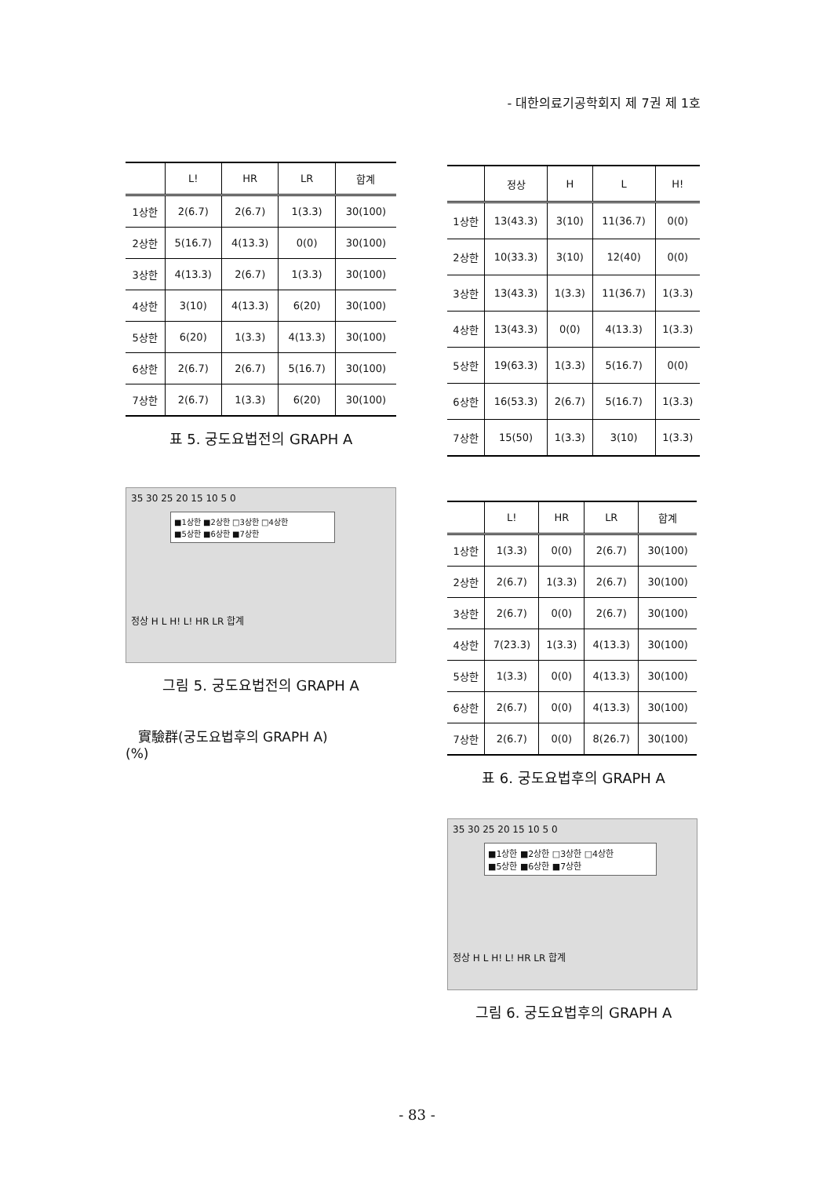- 대한의료기공학회지 제 7권 제 1호
| | L! | HR | LR | 합계 |
| --- | --- | --- | --- | --- |
| 1상한 | 2(6.7) | 2(6.7) | 1(3.3) | 30(100) |
| 2상한 | 5(16.7) | 4(13.3) | 0(0) | 30(100) |
| 3상한 | 4(13.3) | 2(6.7) | 1(3.3) | 30(100) |
| 4상한 | 3(10) | 4(13.3) | 6(20) | 30(100) |
| 5상한 | 6(20) | 1(3.3) | 4(13.3) | 30(100) |
| 6상한 | 2(6.7) | 2(6.7) | 5(16.7) | 30(100) |
| 7상한 | 2(6.7) | 1(3.3) | 6(20) | 30(100) |
표 5. 궁도요법전의 GRAPH A
35 30 25 20 15 10 5 0
■1상한 ■2상한 □3상한 □4상한
■5상한 ■6상한 ■7상한
정상 H L H! L! HR LR 합계
그림 5. 궁도요법전의 GRAPH A
實驗群(궁도요법후의 GRAPH A)
(%)
| | 정상 | H | L | H! |
| --- | --- | --- | --- | --- |
| 1상한 | 13(43.3) | 3(10) | 11(36.7) | 0(0) |
| 2상한 | 10(33.3) | 3(10) | 12(40) | 0(0) |
| 3상한 | 13(43.3) | 1(3.3) | 11(36.7) | 1(3.3) |
| 4상한 | 13(43.3) | 0(0) | 4(13.3) | 1(3.3) |
| 5상한 | 19(63.3) | 1(3.3) | 5(16.7) | 0(0) |
| 6상한 | 16(53.3) | 2(6.7) | 5(16.7) | 1(3.3) |
| 7상한 | 15(50) | 1(3.3) | 3(10) | 1(3.3) |
| | L! | HR | LR | 합계 |
| --- | --- | --- | --- | --- |
| 1상한 | 1(3.3) | 0(0) | 2(6.7) | 30(100) |
| 2상한 | 2(6.7) | 1(3.3) | 2(6.7) | 30(100) |
| 3상한 | 2(6.7) | 0(0) | 2(6.7) | 30(100) |
| 4상한 | 7(23.3) | 1(3.3) | 4(13.3) | 30(100) |
| 5상한 | 1(3.3) | 0(0) | 4(13.3) | 30(100) |
| 6상한 | 2(6.7) | 0(0) | 4(13.3) | 30(100) |
| 7상한 | 2(6.7) | 0(0) | 8(26.7) | 30(100) |
표 6. 궁도요법후의 GRAPH A
35 30 25 20 15 10 5 0
■1상한 ■2상한 □3상한 □4상한
■5상한 ■6상한 ■7상한
정상 H L H! L! HR LR 합계
그림 6. 궁도요법후의 GRAPH A
- 83 -